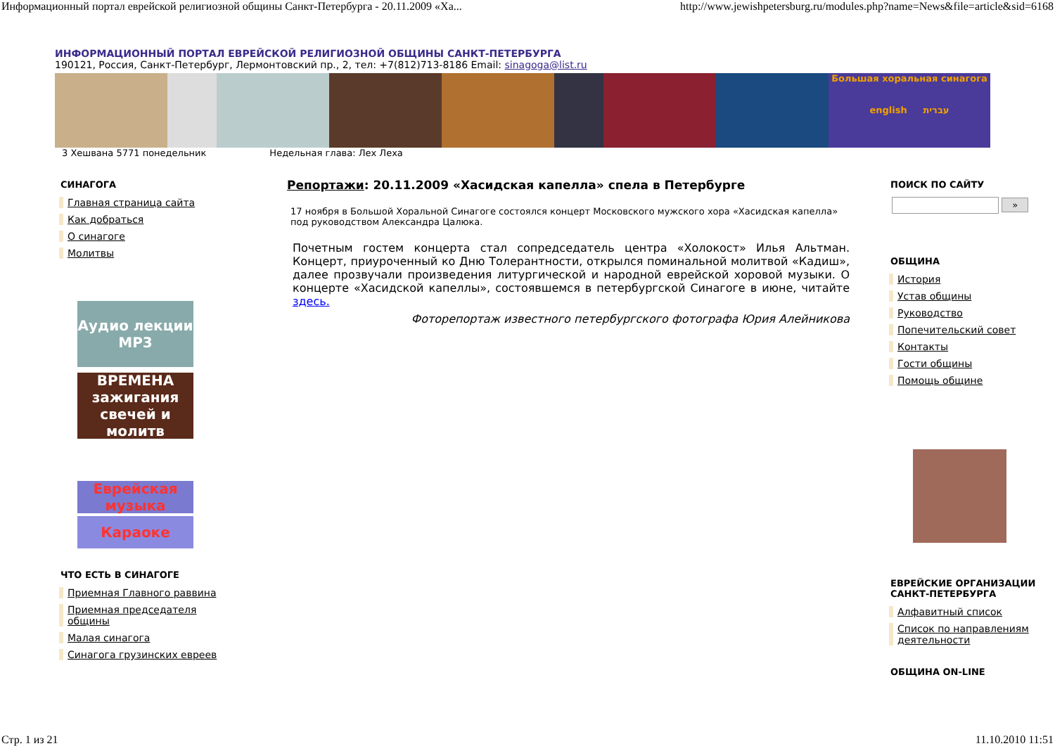Информационный портал еврейской религиозной общины Санкт-Петербурга - 20.11.2009 «Ха... http://www.jewishpetersburg.ru/modules.php?name=News&file=article&sid=6168
ИНФОРМАЦИОННЫЙ ПОРТАЛ ЕВРЕЙСКОЙ РЕЛИГИОЗНОЙ ОБЩИНЫ САНКТ-ПЕТЕРБУРГА
190121, Россия, Санкт-Петербург, Лермонтовский пр., 2, тел: +7(812)713-8186 Email: sinagoga@list.ru
Большая хоральная синагога
english עברית
3 Хешвана 5771 понедельник Недельная глава: Лех Леха
СИНАГОГА
Главная страница сайта
Как добраться
О синагоге
Молитвы
Аудио лекции MP3
ВРЕМЕНА зажигания свечей и молитв
Еврейская музыка
Караоке
ЧТО ЕСТЬ В СИНАГОГЕ
Приемная Главного раввина
Приемная председателя общины
Малая синагога
Синагога грузинских евреев
Репортажи: 20.11.2009 «Хасидская капелла» спела в Петербурге
17 ноября в Большой Хоральной Синагоге состоялся концерт Московского мужского хора «Хасидская капелла» под руководством Александра Цалюка.
Почетным гостем концерта стал сопредседатель центра «Холокост» Илья Альтман. Концерт, приуроченный ко Дню Толерантности, открылся поминальной молитвой «Кадиш», далее прозвучали произведения литургической и народной еврейской хоровой музыки. О концерте «Хасидской капеллы», состоявшемся в петербургской Синагоге в июне, читайте здесь.
Фоторепортаж известного петербургского фотографа Юрия Алейникова
ПОИСК ПО САЙТУ
»
ОБЩИНА
История
Устав общины
Руководство
Попечительский совет
Контакты
Гости общины
Помощь общине
ЕВРЕЙСКИЕ ОРГАНИЗАЦИИ САНКТ-ПЕТЕРБУРГА
Алфавитный список
Список по направлениям деятельности
ОБЩИНА ON-LINE
Стр. 1 из 21 11.10.2010 11:51